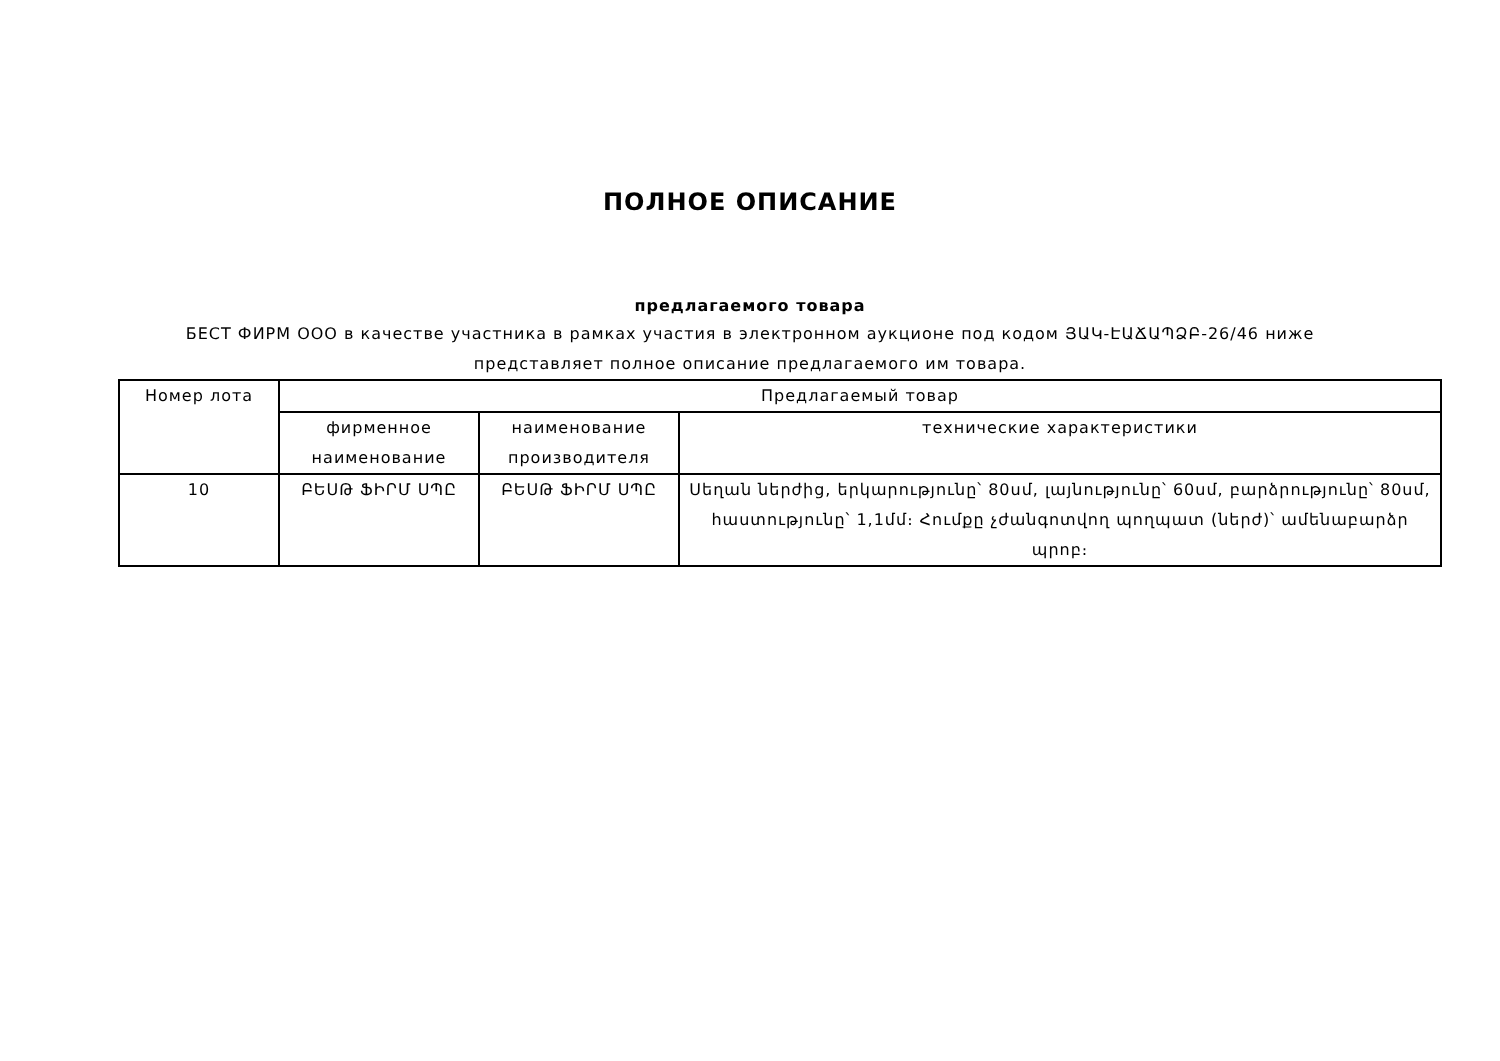ПОЛНОЕ ОПИСАНИЕ
предлагаемого товара
БЕСТ ФИРМ ООО в качестве участника в рамках участия в электронном аукционе под кодом ՅԱԿ-ԷԱՃԱՊՁԲ-26/46 ниже представляет полное описание предлагаемого им товара.
| Номер лота | Предлагаемый товар | | |
| --- | --- | --- | --- |
| | фирменное наименование | наименование производителя | технические характеристики |
| 10 | ԲԵՍԹ ՖԻՐՄ ՍՊԸ | ԲԵՍԹ ՖԻՐՄ ՍՊԸ | Սեղան ներժից, երկարությունը՝ 80սմ, լայնությունը՝ 60սմ, բարձրությունը՝ 80սմ, հաստությունը՝ 1,1մմ։ Հումքը չժանգոտվող պողպատ (ներժ)՝ ամենաբարձր պրոբ։ |